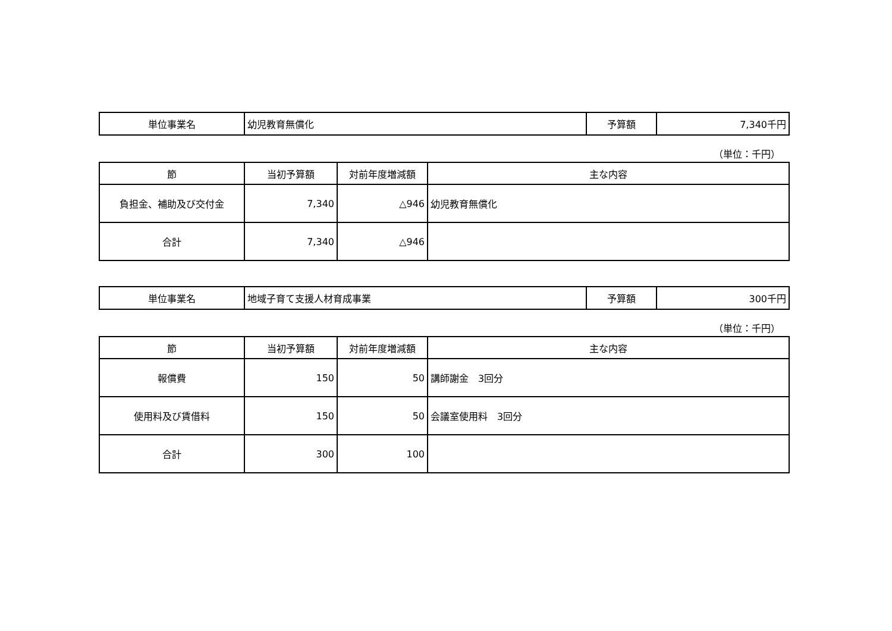| 単位事業名 | 幼児教育無償化 | 予算額 | 7,340千円 |
（単位：千円）
| 節 | 当初予算額 | 対前年度増減額 | 主な内容 |
| --- | --- | --- | --- |
| 負担金、補助及び交付金 | 7,340 | △946 | 幼児教育無償化 |
| 合計 | 7,340 | △946 | |
| 単位事業名 | 地域子育て支援人材育成事業 | 予算額 | 300千円 |
（単位：千円）
| 節 | 当初予算額 | 対前年度増減額 | 主な内容 |
| --- | --- | --- | --- |
| 報償費 | 150 | 50 | 講師謝金 3回分 |
| 使用料及び賃借料 | 150 | 50 | 会議室使用料 3回分 |
| 合計 | 300 | 100 | |